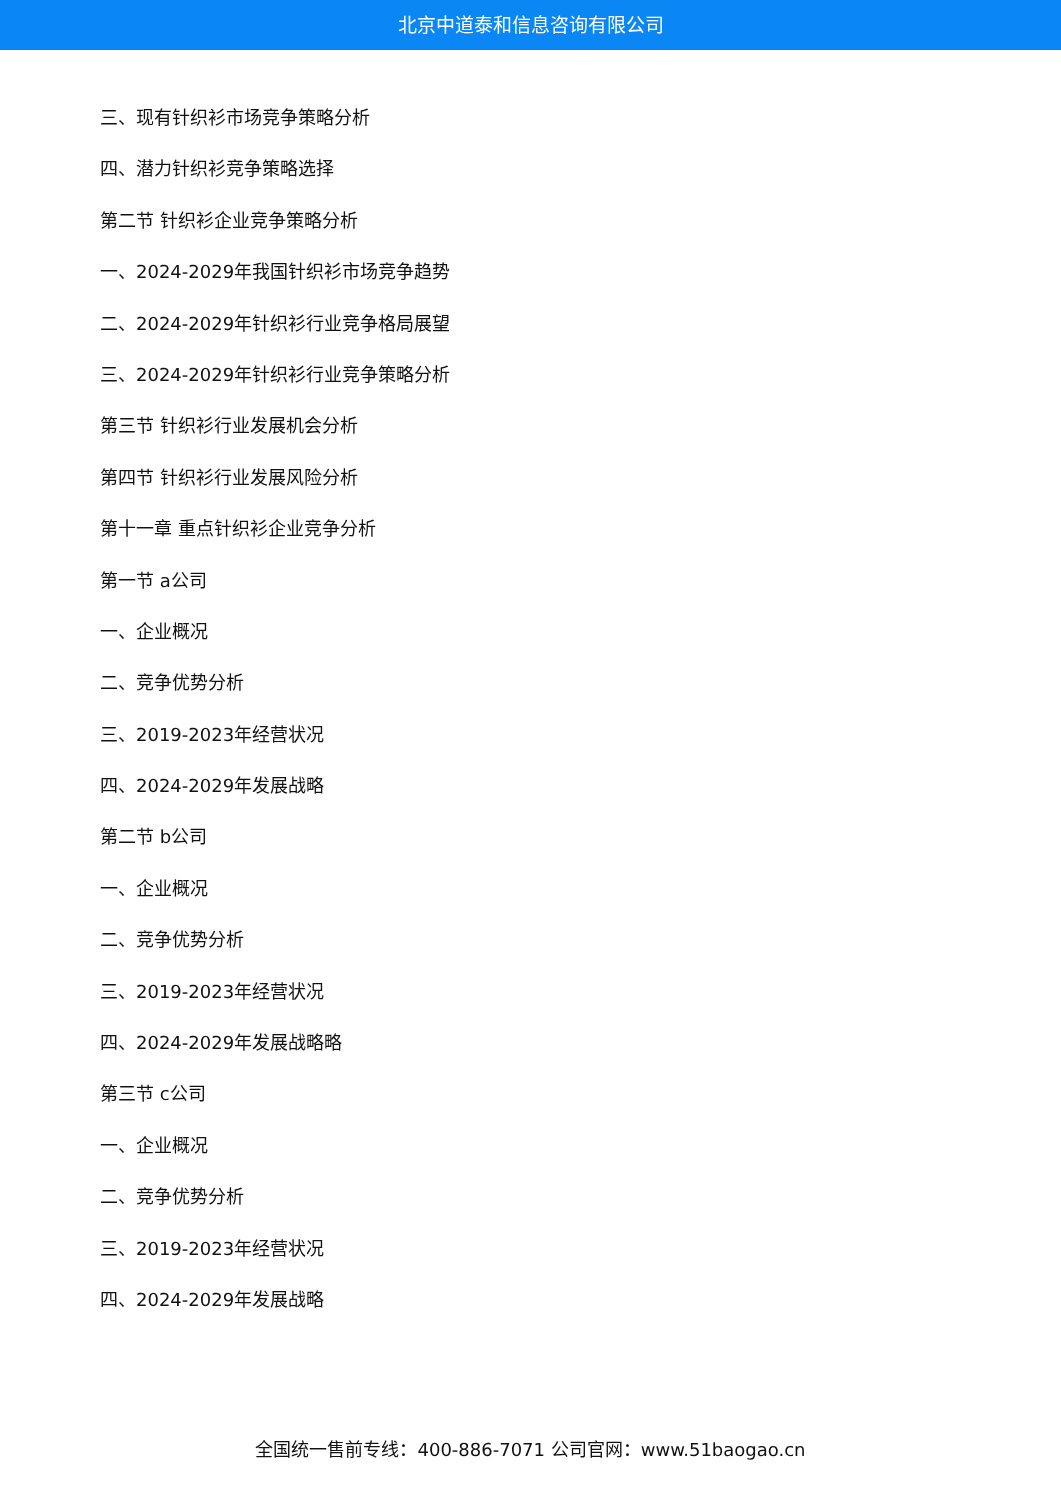北京中道泰和信息咨询有限公司
三、现有针织衫市场竞争策略分析
四、潜力针织衫竞争策略选择
第二节 针织衫企业竞争策略分析
一、2024-2029年我国针织衫市场竞争趋势
二、2024-2029年针织衫行业竞争格局展望
三、2024-2029年针织衫行业竞争策略分析
第三节 针织衫行业发展机会分析
第四节 针织衫行业发展风险分析
第十一章 重点针织衫企业竞争分析
第一节 a公司
一、企业概况
二、竞争优势分析
三、2019-2023年经营状况
四、2024-2029年发展战略
第二节 b公司
一、企业概况
二、竞争优势分析
三、2019-2023年经营状况
四、2024-2029年发展战略略
第三节 c公司
一、企业概况
二、竞争优势分析
三、2019-2023年经营状况
四、2024-2029年发展战略
全国统一售前专线：400-886-7071 公司官网：www.51baogao.cn